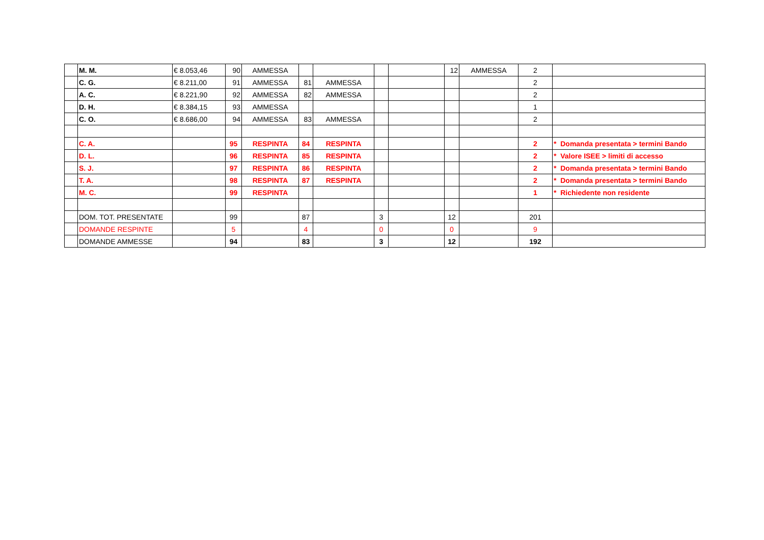| | M. M. | € 8.053,46 | 90 | AMMESSA | | | | | 12 | AMMESSA | 2 | |
| | C. G. | € 8.211,00 | 91 | AMMESSA | 81 | AMMESSA | | | | | 2 | |
| | A. C. | € 8.221,90 | 92 | AMMESSA | 82 | AMMESSA | | | | | 2 | |
| | D. H. | € 8.384,15 | 93 | AMMESSA | | | | | | | 1 | |
| | C. O. | € 8.686,00 | 94 | AMMESSA | 83 | AMMESSA | | | | | 2 | |
| | C. A. | | 95 | RESPINTA | 84 | RESPINTA | | | | | 2 | * Domanda presentata > termini Bando |
| | D. L. | | 96 | RESPINTA | 85 | RESPINTA | | | | | 2 | * Valore ISEE > limiti di accesso |
| | S. J. | | 97 | RESPINTA | 86 | RESPINTA | | | | | 2 | * Domanda presentata > termini Bando |
| | T. A. | | 98 | RESPINTA | 87 | RESPINTA | | | | | 2 | * Domanda presentata > termini Bando |
| | M. C. | | 99 | RESPINTA | | | | | | | 1 | * Richiedente non residente |
| | DOM. TOT. PRESENTATE | | 99 | | 87 | | 3 | | 12 | | 201 | |
| | DOMANDE RESPINTE | | 5 | | 4 | | 0 | | 0 | | 9 | |
| | DOMANDE AMMESSE | | 94 | | 83 | | 3 | | 12 | | 192 | |